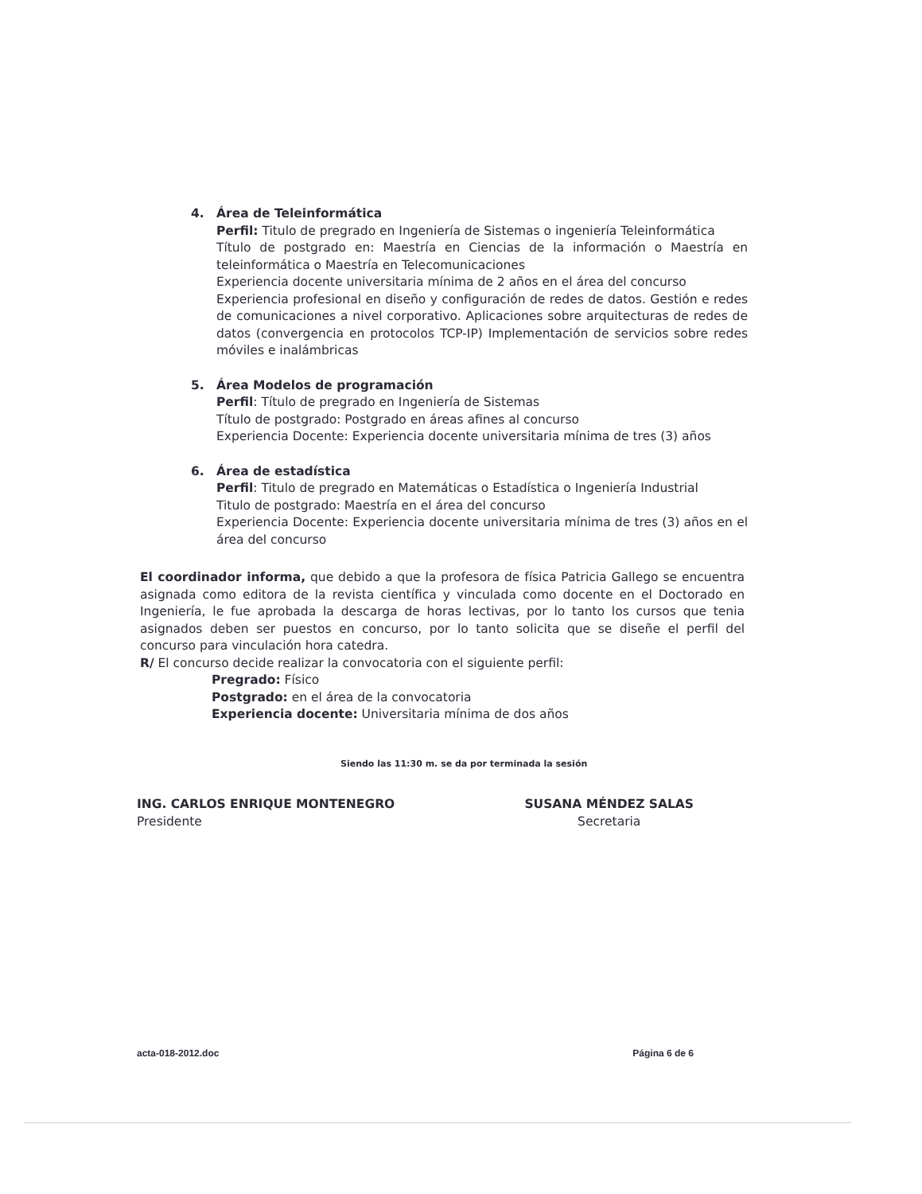4. Área de Teleinformática
Perfil: Titulo de pregrado en Ingeniería de Sistemas o ingeniería Teleinformática
Título de postgrado en: Maestría en Ciencias de la información o Maestría en teleinformática o Maestría en Telecomunicaciones
Experiencia docente universitaria mínima de 2 años en el área del concurso
Experiencia profesional en diseño y configuración de redes de datos. Gestión e redes de comunicaciones a nivel corporativo. Aplicaciones sobre arquitecturas de redes de datos (convergencia en protocolos TCP-IP) Implementación de servicios sobre redes móviles e inalámbricas
5. Área Modelos de programación
Perfil: Título de pregrado en Ingeniería de Sistemas
Título de postgrado: Postgrado en áreas afines al concurso
Experiencia Docente: Experiencia docente universitaria mínima de tres (3) años
6. Área de estadística
Perfil: Titulo de pregrado en Matemáticas o Estadística o Ingeniería Industrial
Titulo de postgrado: Maestría en el área del concurso
Experiencia Docente: Experiencia docente universitaria mínima de tres (3) años en el área del concurso
El coordinador informa, que debido a que la profesora de física Patricia Gallego se encuentra asignada como editora de la revista científica y vinculada como docente en el Doctorado en Ingeniería, le fue aprobada la descarga de horas lectivas, por lo tanto los cursos que tenia asignados deben ser puestos en concurso, por lo tanto solicita que se diseñe el perfil del concurso para vinculación hora catedra.
R/ El concurso decide realizar la convocatoria con el siguiente perfil:
Pregrado: Físico
Postgrado: en el área de la convocatoria
Experiencia docente: Universitaria mínima de dos años
Siendo las 11:30 m. se da por terminada la sesión
ING. CARLOS ENRIQUE MONTENEGRO
Presidente
SUSANA MÉNDEZ SALAS
Secretaria
acta-018-2012.doc Página 6 de 6